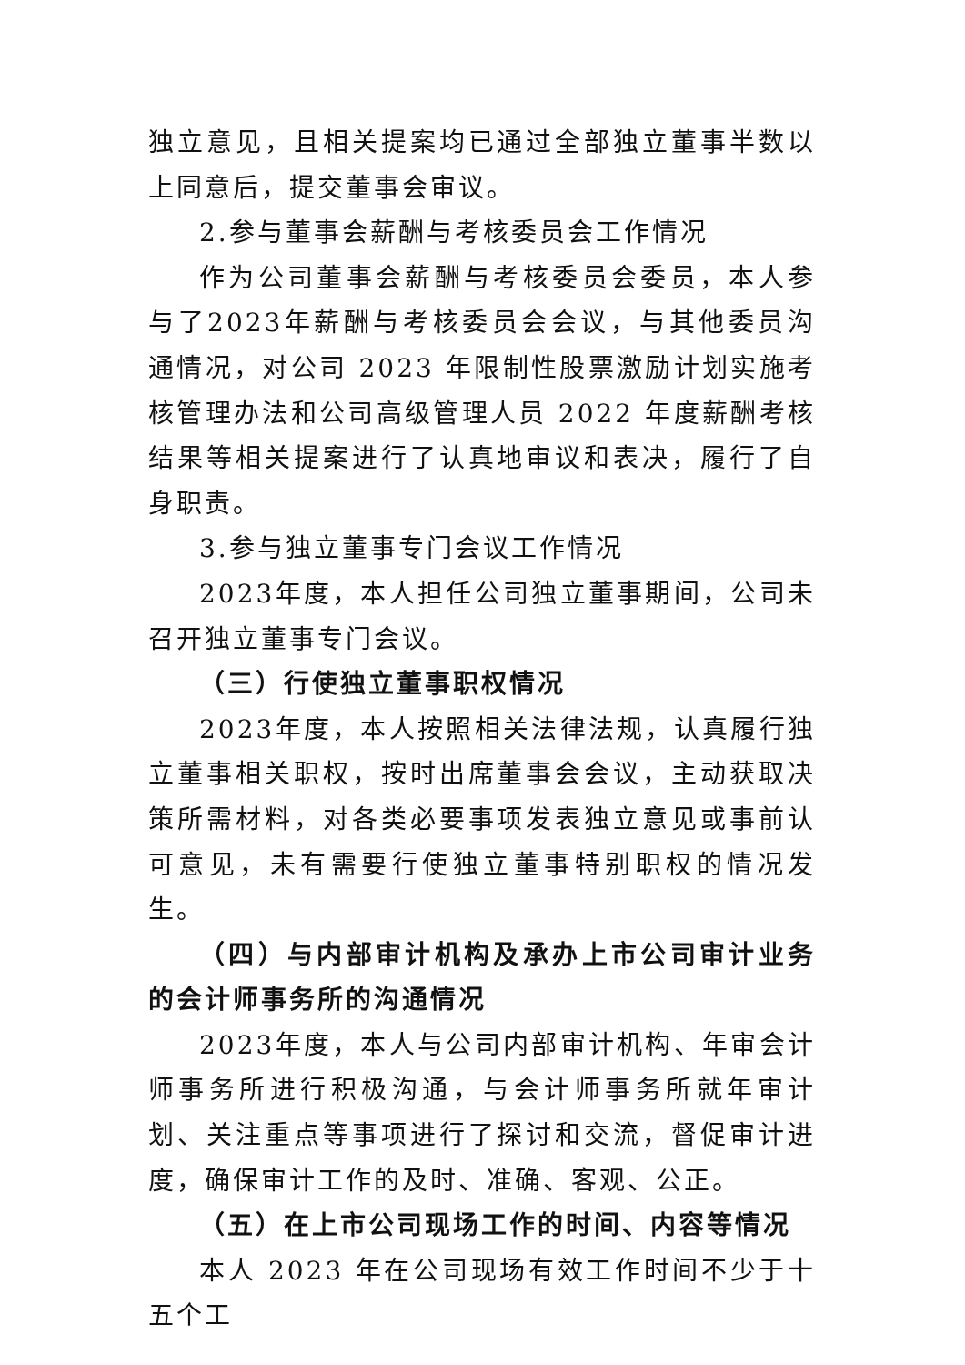独立意见，且相关提案均已通过全部独立董事半数以上同意后，提交董事会审议。
2.参与董事会薪酬与考核委员会工作情况
作为公司董事会薪酬与考核委员会委员，本人参与了2023年薪酬与考核委员会会议，与其他委员沟通情况，对公司 2023 年限制性股票激励计划实施考核管理办法和公司高级管理人员 2022 年度薪酬考核结果等相关提案进行了认真地审议和表决，履行了自身职责。
3.参与独立董事专门会议工作情况
2023年度，本人担任公司独立董事期间，公司未召开独立董事专门会议。
（三）行使独立董事职权情况
2023年度，本人按照相关法律法规，认真履行独立董事相关职权，按时出席董事会会议，主动获取决策所需材料，对各类必要事项发表独立意见或事前认可意见，未有需要行使独立董事特别职权的情况发生。
（四）与内部审计机构及承办上市公司审计业务的会计师事务所的沟通情况
2023年度，本人与公司内部审计机构、年审会计师事务所进行积极沟通，与会计师事务所就年审计划、关注重点等事项进行了探讨和交流，督促审计进度，确保审计工作的及时、准确、客观、公正。
（五）在上市公司现场工作的时间、内容等情况
本人 2023 年在公司现场有效工作时间不少于十五个工